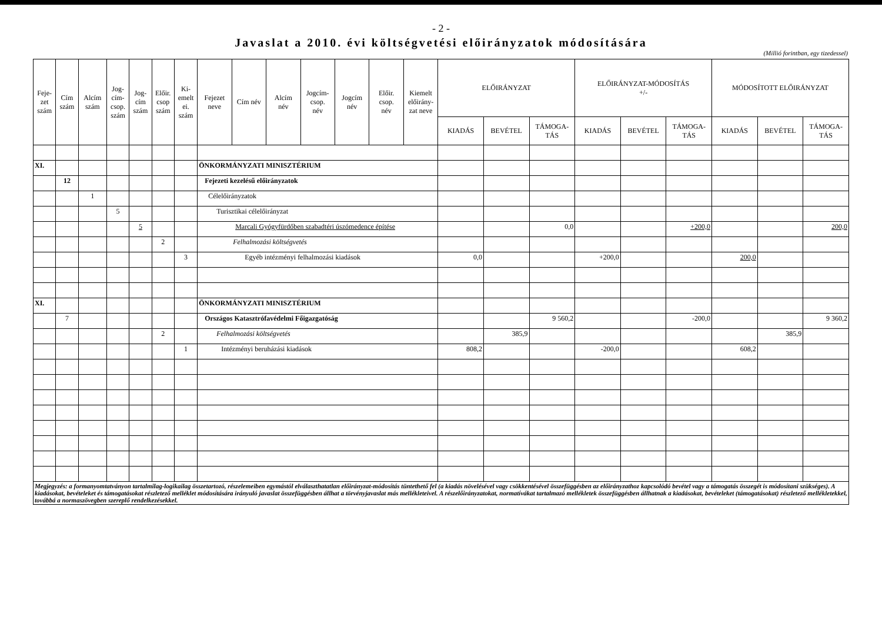- 2 -
Javaslat a 2010. évi költségvetési előirányzatok módosítására
(Millió forintban, egy tizedessel)
| Feje- zet szám | Cím szám | Alcím szám | Jog- cím- csop. szám | Jog- cím szám | Előir. csop szám | Ki- emelt ei. szám | Fejezet neve | Cím név | Alcím név | Jogcím- csop. név | Jogcím név | Előir. csop. név | Kiemelt előirány- zat neve | ELŐIRÁNYZAT | | | ELŐIRÁNYZAT-MÓDOSÍTÁS +/- | | | MÓDOSÍTOTT ELŐIRÁNYZAT | | |
| --- | --- | --- | --- | --- | --- | --- | --- | --- | --- | --- | --- | --- | --- | --- | --- | --- | --- | --- | --- | --- | --- | --- |
| | | | | | | | | | | | | | | KIADÁS | BEVÉTEL | TÁMOGA- TÁS | KIADÁS | BEVÉTEL | TÁMOGA- TÁS | KIADÁS | BEVÉTEL | TÁMOGA- TÁS |
| XI. | | | | | | | ÖNKORMÁNYZATI MINISZTÉRIUM | | | | | | | | | | | | | | | |
| | 12 | | | | | | Fejezeti kezelésű előirányzatok | | | | | | | | | | | | | | | |
| | | 1 | | | | | Célelőirányzatok | | | | | | | | | | | | | | | |
| | | | 5 | | | | Turisztikai célelőirányzat | | | | | | | | | | | | | | | |
| | | | | 5 | | | Marcali Gyógyfürdőben szabadtéri úszómedence építése | | | | | | | | | 0,0 | | | +200,0 | | | 200,0 |
| | | | | | 2 | | Felhalmozási költségvetés | | | | | | | | | | | | | | | |
| | | | | | | 3 | Egyéb intézményi felhalmozási kiadások | | | | | | | 0,0 | | | +200,0 | | | 200,0 | | |
| XI. | | | | | | | ÖNKORMÁNYZATI MINISZTÉRIUM | | | | | | | | | | | | | | | |
| | 7 | | | | | | Országos Katasztrófavédelmi Főigazgatóság | | | | | | | | | 9 560,2 | | | -200,0 | | | 9 360,2 |
| | | | | | 2 | | Felhalmozási költségvetés | | | | | | | | 385,9 | | | | | | 385,9 | |
| | | | | | | 1 | Intézményi beruházási kiadások | | | | | | | 808,2 | | | -200,0 | | | 608,2 | | |
| Megjegyzés: a formanyomtatványon tartalmilag-logikailag összetartozó, részelemeiben egymástól elválaszthatatlan előirányzat-módosítás tüntethető fel (a kiadás növelésével vagy csökkentésével összefüggésben az előirányzathoz kapcsolódó bevétel vagy a támogatás összegét is módosítani szükséges). A kiadásokat, bevételeket és támogatásokat részletező melléklet módosítására irányuló javaslat összefüggésben állhat a törvényjavaslat más mellékleteivel. A részelőirányzatokat, normatívákat tartalmazó mellékletek összefüggésben állhatnak a kiadásokat, bevételeket (támogatásokat) részletező mellékletekkel, továbbá a normaszövegben szereplő rendelkezésekkel. | | | | | | | | | | | | | | | | | | | | | | |